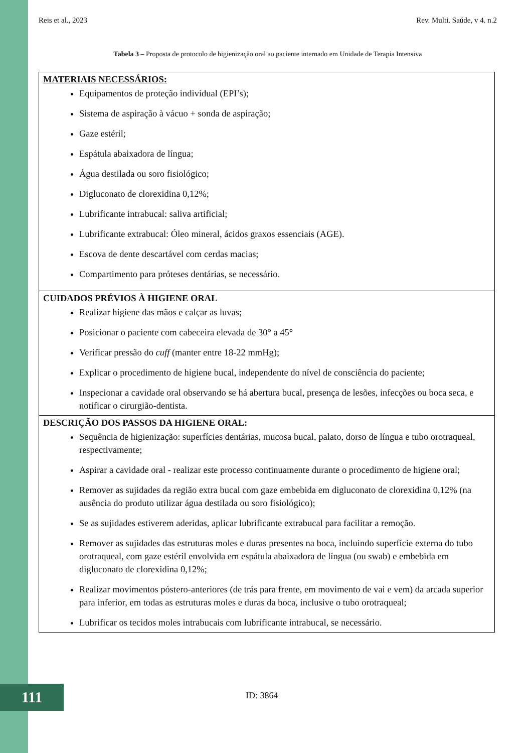Reis et al., 2023 Rev. Multi. Saúde, v 4. n.2
Tabela 3 – Proposta de protocolo de higienização oral ao paciente internado em Unidade de Terapia Intensiva
| MATERIAIS NECESSÁRIOS: Equipamentos de proteção individual (EPI’s); Sistema de aspiração à vácuo + sonda de aspiração; Gaze estéril; Espátula abaixadora de língua; Água destilada ou soro fisiológico; Digluconato de clorexidina 0,12%; Lubrificante intrabucal: saliva artificial; Lubrificante extrabucal: Óleo mineral, ácidos graxos essenciais (AGE). Escova de dente descartável com cerdas macias; Compartimento para próteses dentárias, se necessário. |
| CUIDADOS PRÉVIOS À HIGIENE ORAL Realizar higiene das mãos e calçar as luvas; Posicionar o paciente com cabeceira elevada de 30° a 45° Verificar pressão do cuff (manter entre 18-22 mmHg); Explicar o procedimento de higiene bucal, independente do nível de consciência do paciente; Inspecionar a cavidade oral observando se há abertura bucal, presença de lesões, infecções ou boca seca, e notificar o cirurgião-dentista. |
| DESCRIÇÃO DOS PASSOS DA HIGIENE ORAL: Sequência de higienização: superfícies dentárias, mucosa bucal, palato, dorso de língua e tubo orotraqueal, respectivamente; Aspirar a cavidade oral - realizar este processo continuamente durante o procedimento de higiene oral; Remover as sujidades da região extra bucal com gaze embebida em digluconato de clorexidina 0,12% (na ausência do produto utilizar água destilada ou soro fisiológico); Se as sujidades estiverem aderidas, aplicar lubrificante extrabucal para facilitar a remoção. Remover as sujidades das estruturas moles e duras presentes na boca, incluindo superfície externa do tubo orotraqueal, com gaze estéril envolvida em espátula abaixadora de língua (ou swab) e embebida em digluconato de clorexidina 0,12%; Realizar movimentos póstero-anteriores (de trás para frente, em movimento de vai e vem) da arcada superior para inferior, em todas as estruturas moles e duras da boca, inclusive o tubo orotraqueal; Lubrificar os tecidos moles intrabucais com lubrificante intrabucal, se necessário. |
111 ID: 3864